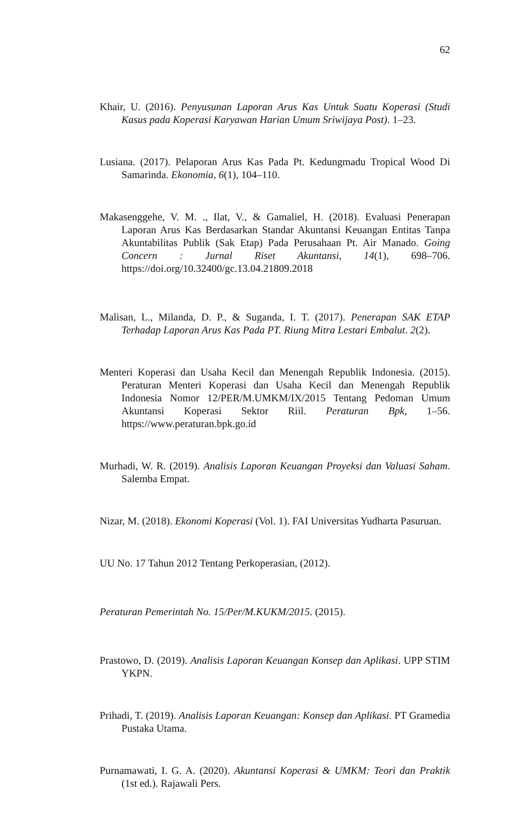62
Khair, U. (2016). Penyusunan Laporan Arus Kas Untuk Suatu Koperasi (Studi Kasus pada Koperasi Karyawan Harian Umum Sriwijaya Post). 1–23.
Lusiana. (2017). Pelaporan Arus Kas Pada Pt. Kedungmadu Tropical Wood Di Samarinda. Ekonomia, 6(1), 104–110.
Makasenggehe, V. M. ., Ilat, V., & Gamaliel, H. (2018). Evaluasi Penerapan Laporan Arus Kas Berdasarkan Standar Akuntansi Keuangan Entitas Tanpa Akuntabilitas Publik (Sak Etap) Pada Perusahaan Pt. Air Manado. Going Concern : Jurnal Riset Akuntansi, 14(1), 698–706. https://doi.org/10.32400/gc.13.04.21809.2018
Malisan, L., Milanda, D. P., & Suganda, I. T. (2017). Penerapan SAK ETAP Terhadap Laporan Arus Kas Pada PT. Riung Mitra Lestari Embalut. 2(2).
Menteri Koperasi dan Usaha Kecil dan Menengah Republik Indonesia. (2015). Peraturan Menteri Koperasi dan Usaha Kecil dan Menengah Republik Indonesia Nomor 12/PER/M.UMKM/IX/2015 Tentang Pedoman Umum Akuntansi Koperasi Sektor Riil. Peraturan Bpk, 1–56. https://www.peraturan.bpk.go.id
Murhadi, W. R. (2019). Analisis Laporan Keuangan Proyeksi dan Valuasi Saham. Salemba Empat.
Nizar, M. (2018). Ekonomi Koperasi (Vol. 1). FAI Universitas Yudharta Pasuruan.
UU No. 17 Tahun 2012 Tentang Perkoperasian, (2012).
Peraturan Pemerintah No. 15/Per/M.KUKM/2015. (2015).
Prastowo, D. (2019). Analisis Laporan Keuangan Konsep dan Aplikasi. UPP STIM YKPN.
Prihadi, T. (2019). Analisis Laporan Keuangan: Konsep dan Aplikasi. PT Gramedia Pustaka Utama.
Purnamawati, I. G. A. (2020). Akuntansi Koperasi & UMKM: Teori dan Praktik (1st ed.). Rajawali Pers.